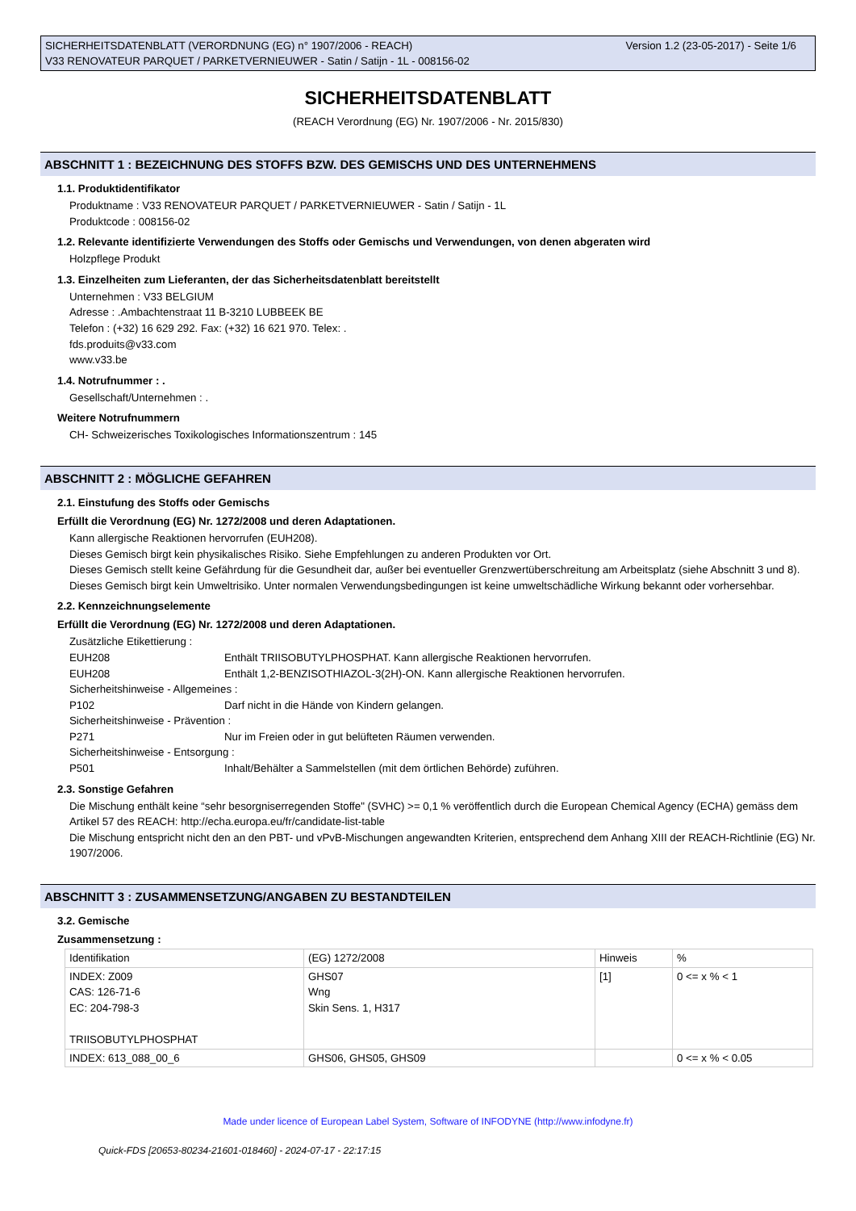Version 1.2 (23-05-2017) - Seite 1/6 SICHERHEITSDATENBLATT (VERORDNUNG (EG) n° 1907/2006 - REACH)
V33 RENOVATEUR PARQUET / PARKETVERNIEUWER - Satin / Satijn - 1L - 008156-02
SICHERHEITSDATENBLATT
(REACH Verordnung (EG) Nr. 1907/2006 - Nr. 2015/830)
ABSCHNITT 1 : BEZEICHNUNG DES STOFFS BZW. DES GEMISCHS UND DES UNTERNEHMENS
1.1. Produktidentifikator
Produktname : V33 RENOVATEUR PARQUET / PARKETVERNIEUWER - Satin / Satijn - 1L
Produktcode : 008156-02
1.2. Relevante identifizierte Verwendungen des Stoffs oder Gemischs und Verwendungen, von denen abgeraten wird
Holzpflege Produkt
1.3. Einzelheiten zum Lieferanten, der das Sicherheitsdatenblatt bereitstellt
Unternehmen : V33 BELGIUM
Adresse : .Ambachtenstraat 11 B-3210 LUBBEEK BE
Telefon : (+32) 16 629 292. Fax: (+32) 16 621 970. Telex: .
fds.produits@v33.com
www.v33.be
1.4. Notrufnummer : .
Gesellschaft/Unternehmen : .
Weitere Notrufnummern
CH- Schweizerisches Toxikologisches Informationszentrum : 145
ABSCHNITT 2 : MÖGLICHE GEFAHREN
2.1. Einstufung des Stoffs oder Gemischs
Erfüllt die Verordnung (EG) Nr. 1272/2008 und deren Adaptationen.
Kann allergische Reaktionen hervorrufen (EUH208).
Dieses Gemisch birgt kein physikalisches Risiko. Siehe Empfehlungen zu anderen Produkten vor Ort.
Dieses Gemisch stellt keine Gefährdung für die Gesundheit dar, außer bei eventueller Grenzwertüberschreitung am Arbeitsplatz (siehe Abschnitt 3 und 8).
Dieses Gemisch birgt kein Umweltrisiko. Unter normalen Verwendungsbedingungen ist keine umweltschädliche Wirkung bekannt oder vorhersehbar.
2.2. Kennzeichnungselemente
Erfüllt die Verordnung (EG) Nr. 1272/2008 und deren Adaptationen.
Zusätzliche Etikettierung :
EUH208 Enthält TRIISOBUTYLPHOSPHAT. Kann allergische Reaktionen hervorrufen.
EUH208 Enthält 1,2-BENZISOTHIAZOL-3(2H)-ON. Kann allergische Reaktionen hervorrufen.
Sicherheitshinweise - Allgemeines :
P102 Darf nicht in die Hände von Kindern gelangen.
Sicherheitshinweise - Prävention :
P271 Nur im Freien oder in gut belüfteten Räumen verwenden.
Sicherheitshinweise - Entsorgung :
P501 Inhalt/Behälter a Sammelstellen (mit dem örtlichen Behörde) zuführen.
2.3. Sonstige Gefahren
Die Mischung enthält keine “sehr besorgniserregenden Stoffe" (SVHC) >= 0,1 % veröffentlich durch die European Chemical Agency (ECHA) gemäss dem Artikel 57 des REACH: http://echa.europa.eu/fr/candidate-list-table
Die Mischung entspricht nicht den an den PBT- und vPvB-Mischungen angewandten Kriterien, entsprechend dem Anhang XIII der REACH-Richtlinie (EG) Nr. 1907/2006.
ABSCHNITT 3 : ZUSAMMENSETZUNG/ANGABEN ZU BESTANDTEILEN
3.2. Gemische
Zusammensetzung :
| Identifikation | (EG) 1272/2008 | Hinweis | % |
| INDEX: Z009 CAS: 126-71-6 EC: 204-798-3 TRIISOBUTYLPHOSPHAT | GHS07 Wng Skin Sens. 1, H317 | [1] | 0 <= x % < 1 |
| INDEX: 613_088_00_6 | GHS06, GHS05, GHS09 | | 0 <= x % < 0.05 |
Made under licence of European Label System, Software of INFODYNE (http://www.infodyne.fr)
Quick-FDS [20653-80234-21601-018460] - 2024-07-17 - 22:17:15